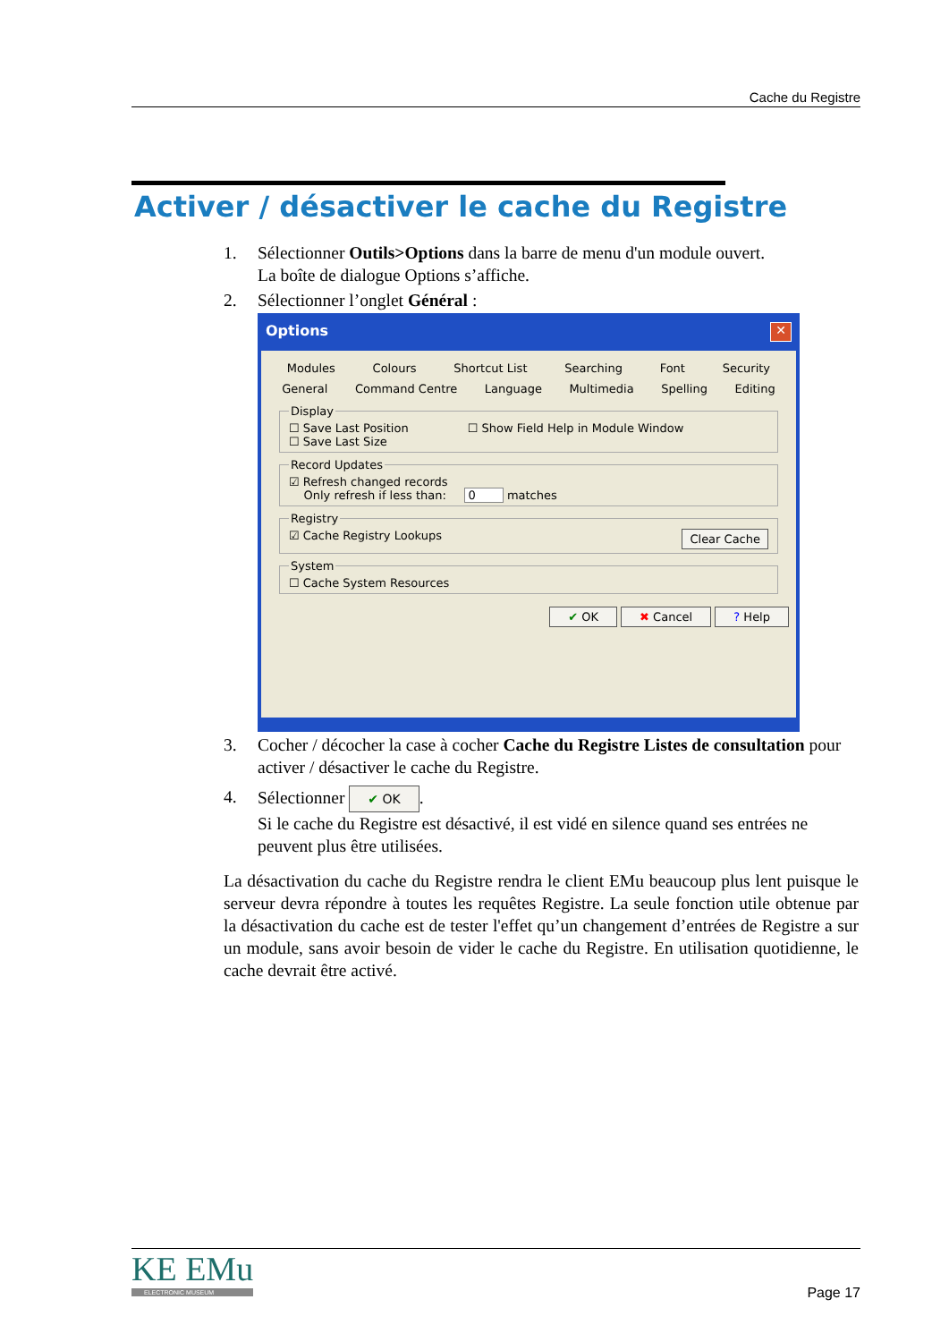Cache du Registre
Activer / désactiver le cache du Registre
1. Sélectionner Outils>Options dans la barre de menu d'un module ouvert.
La boîte de dialogue Options s’affiche.
2. Sélectionner l’onglet Général :
Options ✕
Modules Colours Shortcut List Searching Font Security
General Command Centre Language Multimedia Spelling Editing
Display☐ Save Last Position ☐ Show Field Help in Module Window
☐ Save Last Size Record Updates☑ Refresh changed records
Only refresh if less than: 0 matches Registry☑ Cache Registry Lookups Clear Cache System☐ Cache System Resources
✔ OK ✖ Cancel ? Help
3. Cocher / décocher la case à cocher Cache du Registre Listes de consultation pour activer / désactiver le cache du Registre.
4. Sélectionner ✔ OK.
Si le cache du Registre est désactivé, il est vidé en silence quand ses entrées ne peuvent plus être utilisées.
La désactivation du cache du Registre rendra le client EMu beaucoup plus lent puisque le serveur devra répondre à toutes les requêtes Registre. La seule fonction utile obtenue par la désactivation du cache est de tester l'effet qu’un changement d’entrées de Registre a sur un module, sans avoir besoin de vider le cache du Registre. En utilisation quotidienne, le cache devrait être activé.
KE EMu
ELECTRONIC MUSEUM
Page 17